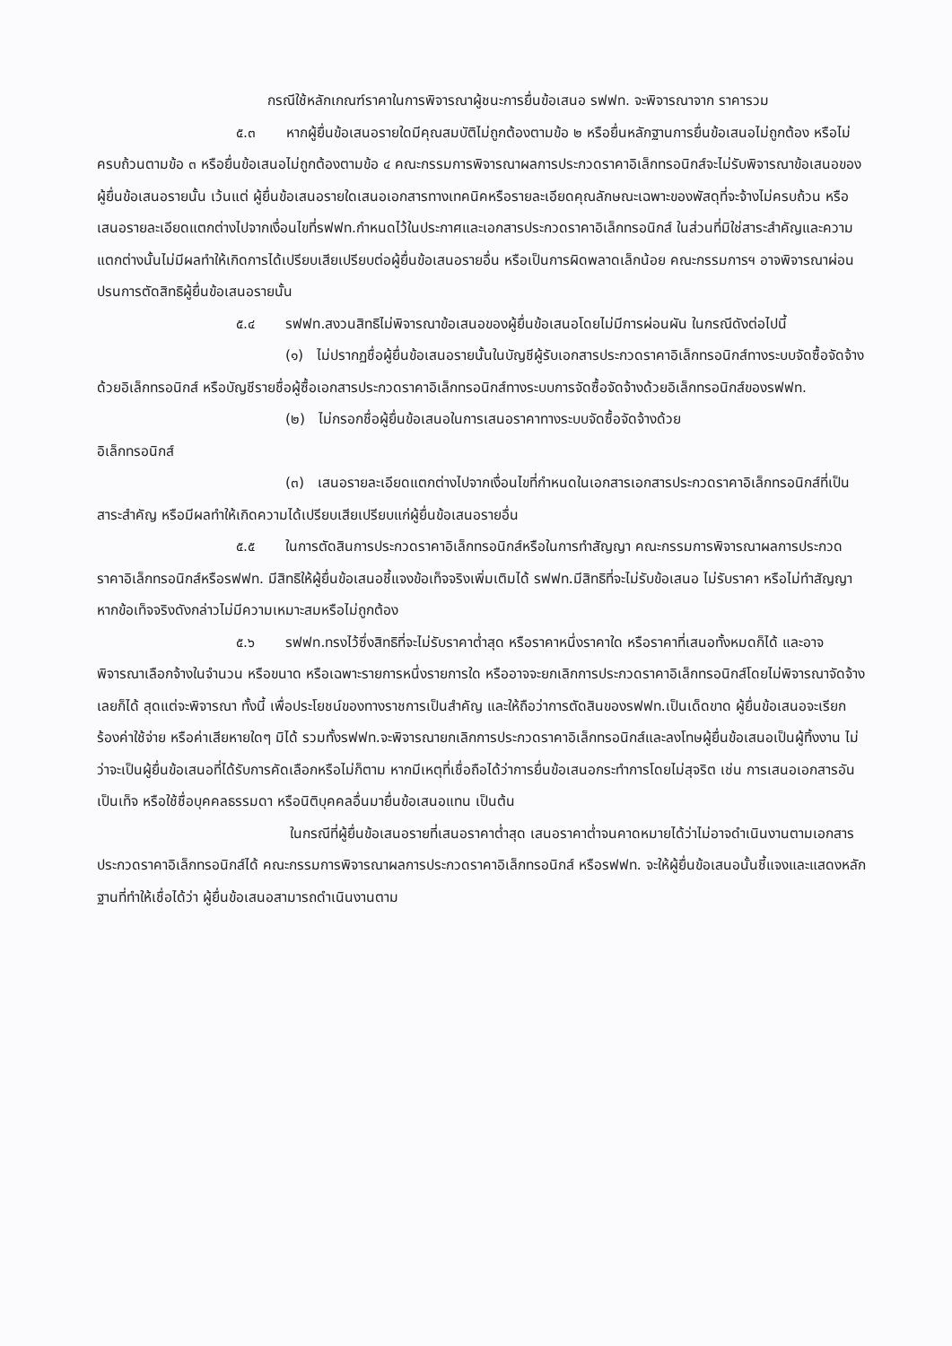กรณีใช้หลักเกณฑ์ราคาในการพิจารณาผู้ชนะการยื่นข้อเสนอ รฟฟท. จะพิจารณาจาก ราคารวม
๕.๓ หากผู้ยื่นข้อเสนอรายใดมีคุณสมบัติไม่ถูกต้องตามข้อ ๒ หรือยื่นหลักฐานการยื่นข้อเสนอไม่ถูกต้อง หรือไม่ครบถ้วนตามข้อ ๓ หรือยื่นข้อเสนอไม่ถูกต้องตามข้อ ๔ คณะกรรมการพิจารณาผลการประกวดราคาอิเล็กทรอนิกส์จะไม่รับพิจารณาข้อเสนอของผู้ยื่นข้อเสนอรายนั้น เว้นแต่ ผู้ยื่นข้อเสนอรายใดเสนอเอกสารทางเทคนิคหรือรายละเอียดคุณลักษณะเฉพาะของพัสดุที่จะจ้างไม่ครบถ้วน หรือเสนอรายละเอียดแตกต่างไปจากเงื่อนไขที่รฟฟท.กำหนดไว้ในประกาศและเอกสารประกวดราคาอิเล็กทรอนิกส์ ในส่วนที่มิใช่สาระสำคัญและความแตกต่างนั้นไม่มีผลทำให้เกิดการได้เปรียบเสียเปรียบต่อผู้ยื่นข้อเสนอรายอื่น หรือเป็นการผิดพลาดเล็กน้อย คณะกรรมการฯ อาจพิจารณาผ่อนปรนการตัดสิทธิผู้ยื่นข้อเสนอรายนั้น
๕.๔ รฟฟท.สงวนสิทธิไม่พิจารณาข้อเสนอของผู้ยื่นข้อเสนอโดยไม่มีการผ่อนผัน ในกรณีดังต่อไปนี้
(๑) ไม่ปรากฏชื่อผู้ยื่นข้อเสนอรายนั้นในบัญชีผู้รับเอกสารประกวดราคาอิเล็กทรอนิกส์ทางระบบจัดซื้อจัดจ้างด้วยอิเล็กทรอนิกส์ หรือบัญชีรายชื่อผู้ซื้อเอกสารประกวดราคาอิเล็กทรอนิกส์ทางระบบการจัดซื้อจัดจ้างด้วยอิเล็กทรอนิกส์ของรฟฟท.
(๒) ไม่กรอกชื่อผู้ยื่นข้อเสนอในการเสนอราคาทางระบบจัดซื้อจัดจ้างด้วย
อิเล็กทรอนิกส์
(๓) เสนอรายละเอียดแตกต่างไปจากเงื่อนไขที่กำหนดในเอกสารเอกสารประกวดราคาอิเล็กทรอนิกส์ที่เป็นสาระสำคัญ หรือมีผลทำให้เกิดความได้เปรียบเสียเปรียบแก่ผู้ยื่นข้อเสนอรายอื่น
๕.๕ ในการตัดสินการประกวดราคาอิเล็กทรอนิกส์หรือในการทำสัญญา คณะกรรมการพิจารณาผลการประกวดราคาอิเล็กทรอนิกส์หรือรฟฟท. มีสิทธิให้ผู้ยื่นข้อเสนอชี้แจงข้อเท็จจริงเพิ่มเติมได้ รฟฟท.มีสิทธิที่จะไม่รับข้อเสนอ ไม่รับราคา หรือไม่ทำสัญญา หากข้อเท็จจริงดังกล่าวไม่มีความเหมาะสมหรือไม่ถูกต้อง
๕.๖ รฟฟท.ทรงไว้ซึ่งสิทธิที่จะไม่รับราคาต่ำสุด หรือราคาหนึ่งราคาใด หรือราคาที่เสนอทั้งหมดก็ได้ และอาจพิจารณาเลือกจ้างในจำนวน หรือขนาด หรือเฉพาะรายการหนึ่งรายการใด หรืออาจจะยกเลิกการประกวดราคาอิเล็กทรอนิกส์โดยไม่พิจารณาจัดจ้างเลยก็ได้ สุดแต่จะพิจารณา ทั้งนี้ เพื่อประโยชน์ของทางราชการเป็นสำคัญ และให้ถือว่าการตัดสินของรฟฟท.เป็นเด็ดขาด ผู้ยื่นข้อเสนอจะเรียกร้องค่าใช้จ่าย หรือค่าเสียหายใดๆ มิได้ รวมทั้งรฟฟท.จะพิจารณายกเลิกการประกวดราคาอิเล็กทรอนิกส์และลงโทษผู้ยื่นข้อเสนอเป็นผู้ทิ้งงาน ไม่ว่าจะเป็นผู้ยื่นข้อเสนอที่ได้รับการคัดเลือกหรือไม่ก็ตาม หากมีเหตุที่เชื่อถือได้ว่าการยื่นข้อเสนอกระทำการโดยไม่สุจริต เช่น การเสนอเอกสารอันเป็นเท็จ หรือใช้ชื่อบุคคลธรรมดา หรือนิติบุคคลอื่นมายื่นข้อเสนอแทน เป็นต้น
ในกรณีที่ผู้ยื่นข้อเสนอรายที่เสนอราคาต่ำสุด เสนอราคาต่ำจนคาดหมายได้ว่าไม่อาจดำเนินงานตามเอกสารประกวดราคาอิเล็กทรอนิกส์ได้ คณะกรรมการพิจารณาผลการประกวดราคาอิเล็กทรอนิกส์ หรือรฟฟท. จะให้ผู้ยื่นข้อเสนอนั้นชี้แจงและแสดงหลักฐานที่ทำให้เชื่อได้ว่า ผู้ยื่นข้อเสนอสามารถดำเนินงานตาม